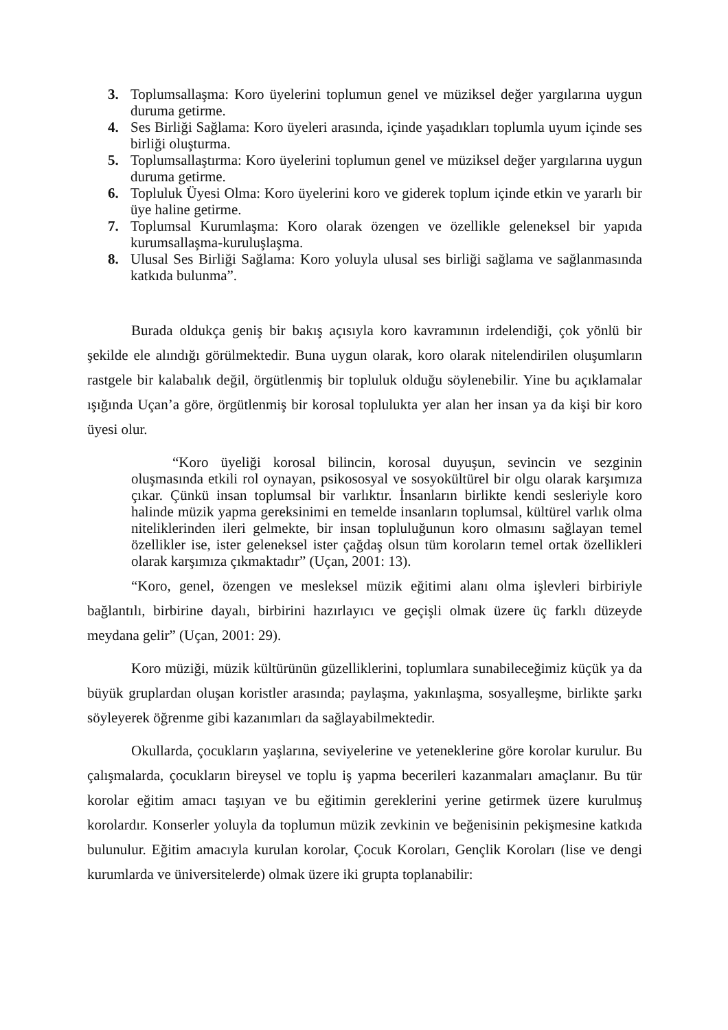3. Toplumsallaşma: Koro üyelerini toplumun genel ve müziksel değer yargılarına uygun duruma getirme.
4. Ses Birliği Sağlama: Koro üyeleri arasında, içinde yaşadıkları toplumla uyum içinde ses birliği oluşturma.
5. Toplumsallaştırma: Koro üyelerini toplumun genel ve müziksel değer yargılarına uygun duruma getirme.
6. Topluluk Üyesi Olma: Koro üyelerini koro ve giderek toplum içinde etkin ve yararlı bir üye haline getirme.
7. Toplumsal Kurumlaşma: Koro olarak özengen ve özellikle geleneksel bir yapıda kurumsallaşma-kuruluşlaşma.
8. Ulusal Ses Birliği Sağlama: Koro yoluyla ulusal ses birliği sağlama ve sağlanmasında katkıda bulunma”.
Burada oldukça geniş bir bakış açısıyla koro kavramının irdelendiği, çok yönlü bir şekilde ele alındığı görülmektedir. Buna uygun olarak, koro olarak nitelendirilen oluşumların rastgele bir kalabalık değil, örgütlenmiş bir topluluk olduğu söylenebilir. Yine bu açıklamalar ışığında Uçan’a göre, örgütlenmiş bir korosal toplulukta yer alan her insan ya da kişi bir koro üyesi olur.
“Koro üyeliği korosal bilincin, korosal duyuşun, sevincin ve sezginin oluşmasında etkili rol oynayan, psikososyal ve sosyokültürel bir olgu olarak karşımıza çıkar. Çünkü insan toplumsal bir varlıktır. İnsanların birlikte kendi sesleriyle koro halinde müzik yapma gereksinimi en temelde insanların toplumsal, kültürel varlık olma niteliklerinden ileri gelmekte, bir insan topluluğunun koro olmasını sağlayan temel özellikler ise, ister geleneksel ister çağdaş olsun tüm koroların temel ortak özellikleri olarak karşımıza çıkmaktadır” (Uçan, 2001: 13).
“Koro, genel, özengen ve mesleksel müzik eğitimi alanı olma işlevleri birbiriyle bağlantılı, birbirine dayalı, birbirini hazırlayıcı ve geçişli olmak üzere üç farklı düzeyde meydana gelir” (Uçan, 2001: 29).
Koro müziği, müzik kültürünün güzelliklerini, toplumlara sunabileceğimiz küçük ya da büyük gruplardan oluşan koristler arasında; paylaşma, yakınlaşma, sosyalleşme, birlikte şarkı söyleyerek öğrenme gibi kazanımları da sağlayabilmektedir.
Okullarda, çocukların yaşlarına, seviyelerine ve yeteneklerine göre korolar kurulur. Bu çalışmalarda, çocukların bireysel ve toplu iş yapma becerileri kazanmaları amaçlanır. Bu tür korolar eğitim amacı taşıyan ve bu eğitimin gereklerini yerine getirmek üzere kurulmuş korolardır. Konserler yoluyla da toplumun müzik zevkinin ve beğenisinin pekişmesine katkıda bulunulur. Eğitim amacıyla kurulan korolar, Çocuk Koroları, Gençlik Koroları (lise ve dengi kurumlarda ve üniversitelerde) olmak üzere iki grupta toplanabilir: